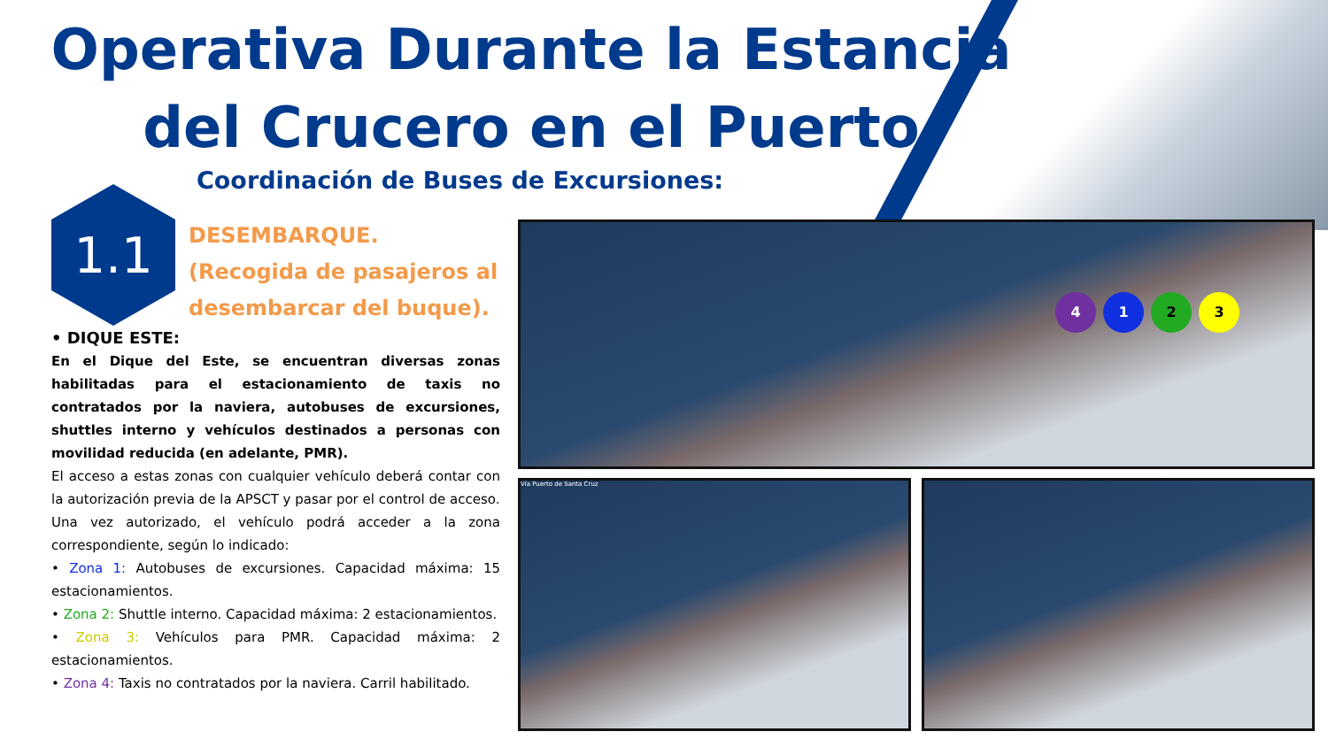Operativa Durante la Estancia
del Crucero en el Puerto
Coordinación de Buses de Excursiones:
1.1
DESEMBARQUE. (Recogida de pasajeros al desembarcar del buque).
• DIQUE ESTE:
En el Dique del Este, se encuentran diversas zonas habilitadas para el estacionamiento de taxis no contratados por la naviera, autobuses de excursiones, shuttles interno y vehículos destinados a personas con movilidad reducida (en adelante, PMR).
El acceso a estas zonas con cualquier vehículo deberá contar con la autorización previa de la APSCT y pasar por el control de acceso.
Una vez autorizado, el vehículo podrá acceder a la zona correspondiente, según lo indicado:
• Zona 1: Autobuses de excursiones. Capacidad máxima: 15 estacionamientos.
• Zona 2: Shuttle interno. Capacidad máxima: 2 estacionamientos.
• Zona 3: Vehículos para PMR. Capacidad máxima: 2 estacionamientos.
• Zona 4: Taxis no contratados por la naviera. Carril habilitado.
4123
Vía Puerto de Santa Cruz